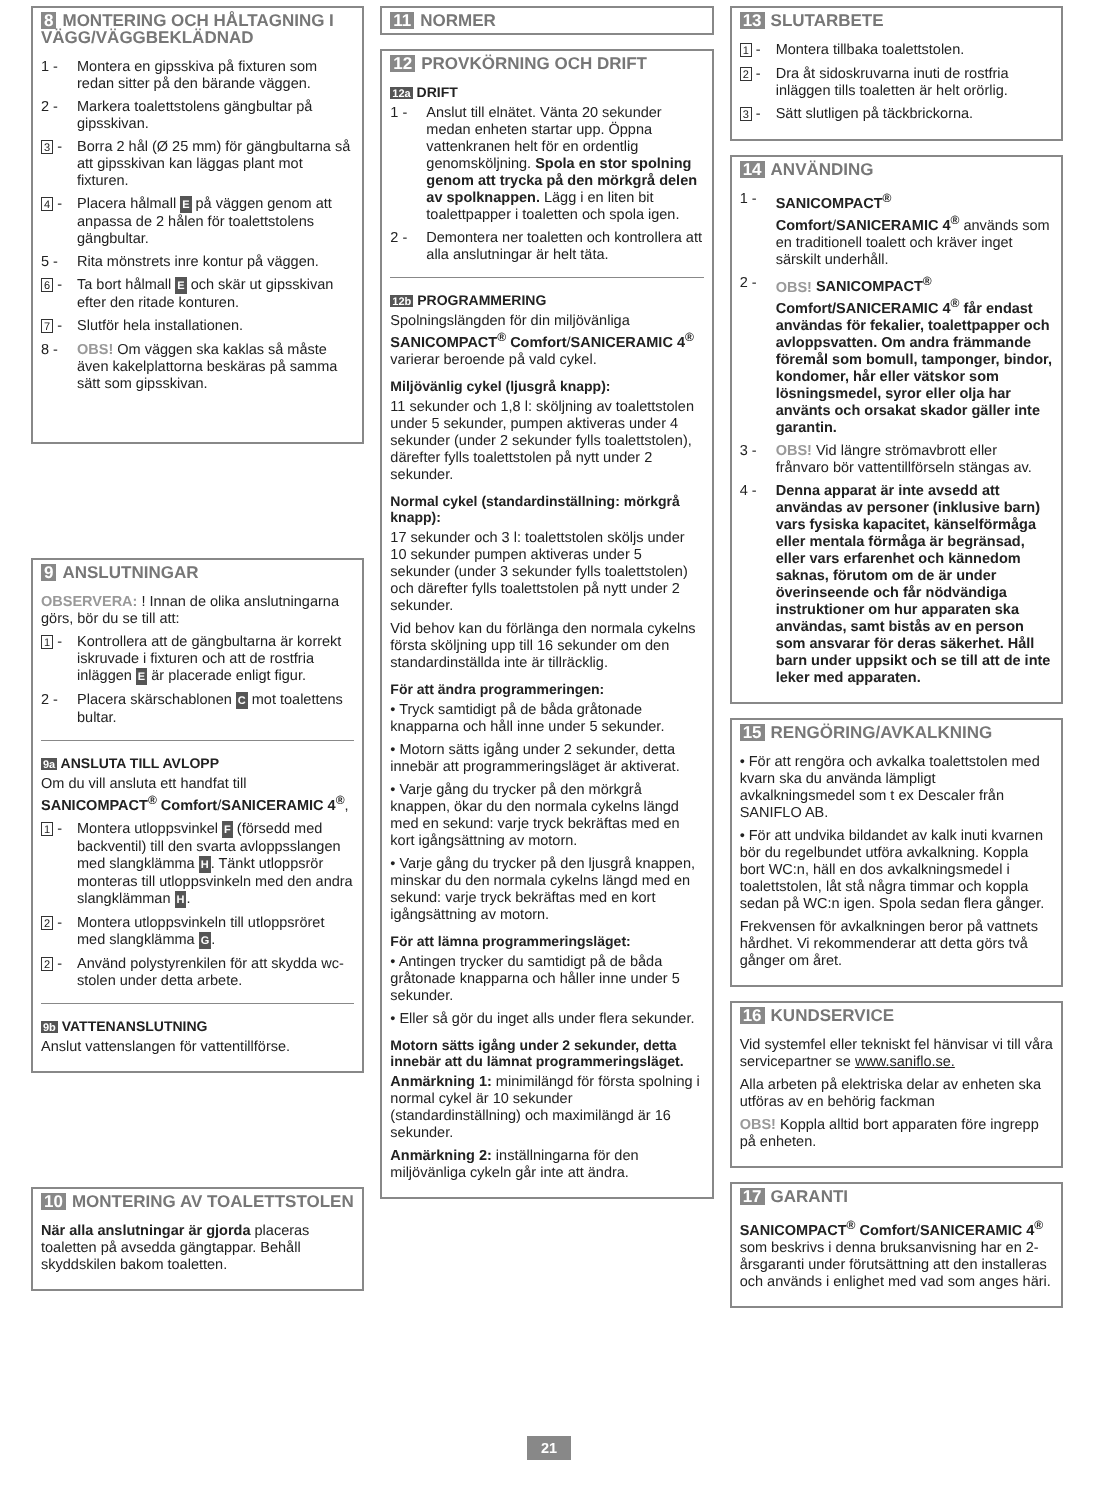8 MONTERING OCH HÅLTAGNING I VÄGG/VÄGGBEKLÄDNAD
1 - Montera en gipsskiva på fixturen som redan sitter på den bärande väggen.
2 - Markera toalettstolens gängbultar på gipsskivan.
3 - Borra 2 hål (Ø 25 mm) för gängbultarna så att gipsskivan kan läggas plant mot fixturen.
4 - Placera hålmall E på väggen genom att anpassa de 2 hålen för toalettstolens gängbultar.
5 - Rita mönstrets inre kontur på väggen.
6 - Ta bort hålmall E och skär ut gipsskivan efter den ritade konturen.
7 - Slutför hela installationen.
8 - OBS! Om väggen ska kaklas så måste även kakelplattorna beskäras på samma sätt som gipsskivan.
9 ANSLUTNINGAR
OBSERVERA: ! Innan de olika anslutningarna görs, bör du se till att:
1 - Kontrollera att de gängbultarna är korrekt iskruvade i fixturen och att de rostfria inläggen E är placerade enligt figur.
2 - Placera skärschablonen C mot toalettens bultar.
9a ANSLUTA TILL AVLOPP
Om du vill ansluta ett handfat till SANICOMPACT<sup>®</sup> Comfort/SANICERAMIC 4<sup>®</sup>,
1 - Montera utloppsvinkel F (försedd med backventil) till den svarta avloppsslangen med slangklämma H. Tänkt utloppsrör monteras till utloppsvinkeln med den andra slangklämman H.
2 - Montera utloppsvinkeln till utloppsröret med slangklämma G.
2 - Använd polystyrenkilen för att skydda wc-stolen under detta arbete.
9b VATTENANSLUTNING
Anslut vattenslangen för vattentillförse.
10 MONTERING AV TOALETTSTOLEN
När alla anslutningar är gjorda placeras toaletten på avsedda gängtappar. Behåll skyddskilen bakom toaletten.
11 NORMER
12 PROVKÖRNING OCH DRIFT
12a DRIFT
1 - Anslut till elnätet. Vänta 20 sekunder medan enheten startar upp. Öppna vattenkranen helt för en ordentlig genomsköljning. Spola en stor spolning genom att trycka på den mörkgrå delen av spolknappen. Lägg i en liten bit toalettpapper i toaletten och spola igen.
2 - Demontera ner toaletten och kontrollera att alla anslutningar är helt täta.
12b PROGRAMMERING
Spolningslängden för din miljövänliga SANICOMPACT<sup>®</sup> Comfort/SANICERAMIC 4<sup>®</sup> varierar beroende på vald cykel.
Miljövänlig cykel (ljusgrå knapp):
11 sekunder och 1,8 l: sköljning av toalettstolen under 5 sekunder, pumpen aktiveras under 4 sekunder (under 2 sekunder fylls toalettstolen), därefter fylls toalettstolen på nytt under 2 sekunder.
Normal cykel (standardinställning: mörkgrå knapp):
17 sekunder och 3 l: toalettstolen sköljs under 10 sekunder pumpen aktiveras under 5 sekunder (under 3 sekunder fylls toalettstolen) och därefter fylls toalettstolen på nytt under 2 sekunder.
Vid behov kan du förlänga den normala cykelns första sköljning upp till 16 sekunder om den standardinställda inte är tillräcklig.
För att ändra programmeringen:
• Tryck samtidigt på de båda gråtonade knapparna och håll inne under 5 sekunder.
• Motorn sätts igång under 2 sekunder, detta innebär att programmeringsläget är aktiverat.
• Varje gång du trycker på den mörkgrå knappen, ökar du den normala cykelns längd med en sekund: varje tryck bekräftas med en kort igångsättning av motorn.
• Varje gång du trycker på den ljusgrå knappen, minskar du den normala cykelns längd med en sekund: varje tryck bekräftas med en kort igångsättning av motorn.
För att lämna programmeringsläget:
• Antingen trycker du samtidigt på de båda gråtonade knapparna och håller inne under 5 sekunder.
• Eller så gör du inget alls under flera sekunder.
Motorn sätts igång under 2 sekunder, detta innebär att du lämnat programmeringsläget.
Anmärkning 1: minimilängd för första spolning i normal cykel är 10 sekunder (standardinställning) och maximilängd är 16 sekunder.
Anmärkning 2: inställningarna för den miljövänliga cykeln går inte att ändra.
13 SLUTARBETE
1 - Montera tillbaka toalettstolen.
2 - Dra åt sidoskruvarna inuti de rostfria inläggen tills toaletten är helt orörlig.
3 - Sätt slutligen på täckbrickorna.
14 ANVÄNDING
1 - SANICOMPACT<sup>®</sup> Comfort/SANICERAMIC 4<sup>®</sup> används som en traditionell toalett och kräver inget särskilt underhåll.
2 - OBS! SANICOMPACT<sup>®</sup> Comfort/SANICERAMIC 4<sup>®</sup> får endast användas för fekalier, toalettpapper och avloppsvatten. Om andra främmande föremål som bomull, tamponger, bindor, kondomer, hår eller vätskor som lösningsmedel, syror eller olja har använts och orsakat skador gäller inte garantin.
3 - OBS! Vid längre strömavbrott eller frånvaro bör vattentillförseln stängas av.
4 - Denna apparat är inte avsedd att användas av personer (inklusive barn) vars fysiska kapacitet, känselförmåga eller mentala förmåga är begränsad, eller vars erfarenhet och kännedom saknas, förutom om de är under överinseende och får nödvändiga instruktioner om hur apparaten ska användas, samt bistås av en person som ansvarar för deras säkerhet. Håll barn under uppsikt och se till att de inte leker med apparaten.
15 RENGÖRING/AVKALKNING
• För att rengöra och avkalka toalettstolen med kvarn ska du använda lämpligt avkalkningsmedel som t ex Descaler från SANIFLO AB.
• För att undvika bildandet av kalk inuti kvarnen bör du regelbundet utföra avkalkning. Koppla bort WC:n, häll en dos avkalkningsmedel i toalettstolen, låt stå några timmar och koppla sedan på WC:n igen. Spola sedan flera gånger.
Frekvensen för avkalkningen beror på vattnets hårdhet. Vi rekommenderar att detta görs två gånger om året.
16 KUNDSERVICE
Vid systemfel eller tekniskt fel hänvisar vi till våra servicepartner se www.saniflo.se.
Alla arbeten på elektriska delar av enheten ska utföras av en behörig fackman
OBS! Koppla alltid bort apparaten före ingrepp på enheten.
17 GARANTI
SANICOMPACT<sup>®</sup> Comfort/SANICERAMIC 4<sup>®</sup> som beskrivs i denna bruksanvisning har en 2-årsgaranti under förutsättning att den installeras och används i enlighet med vad som anges häri.
21